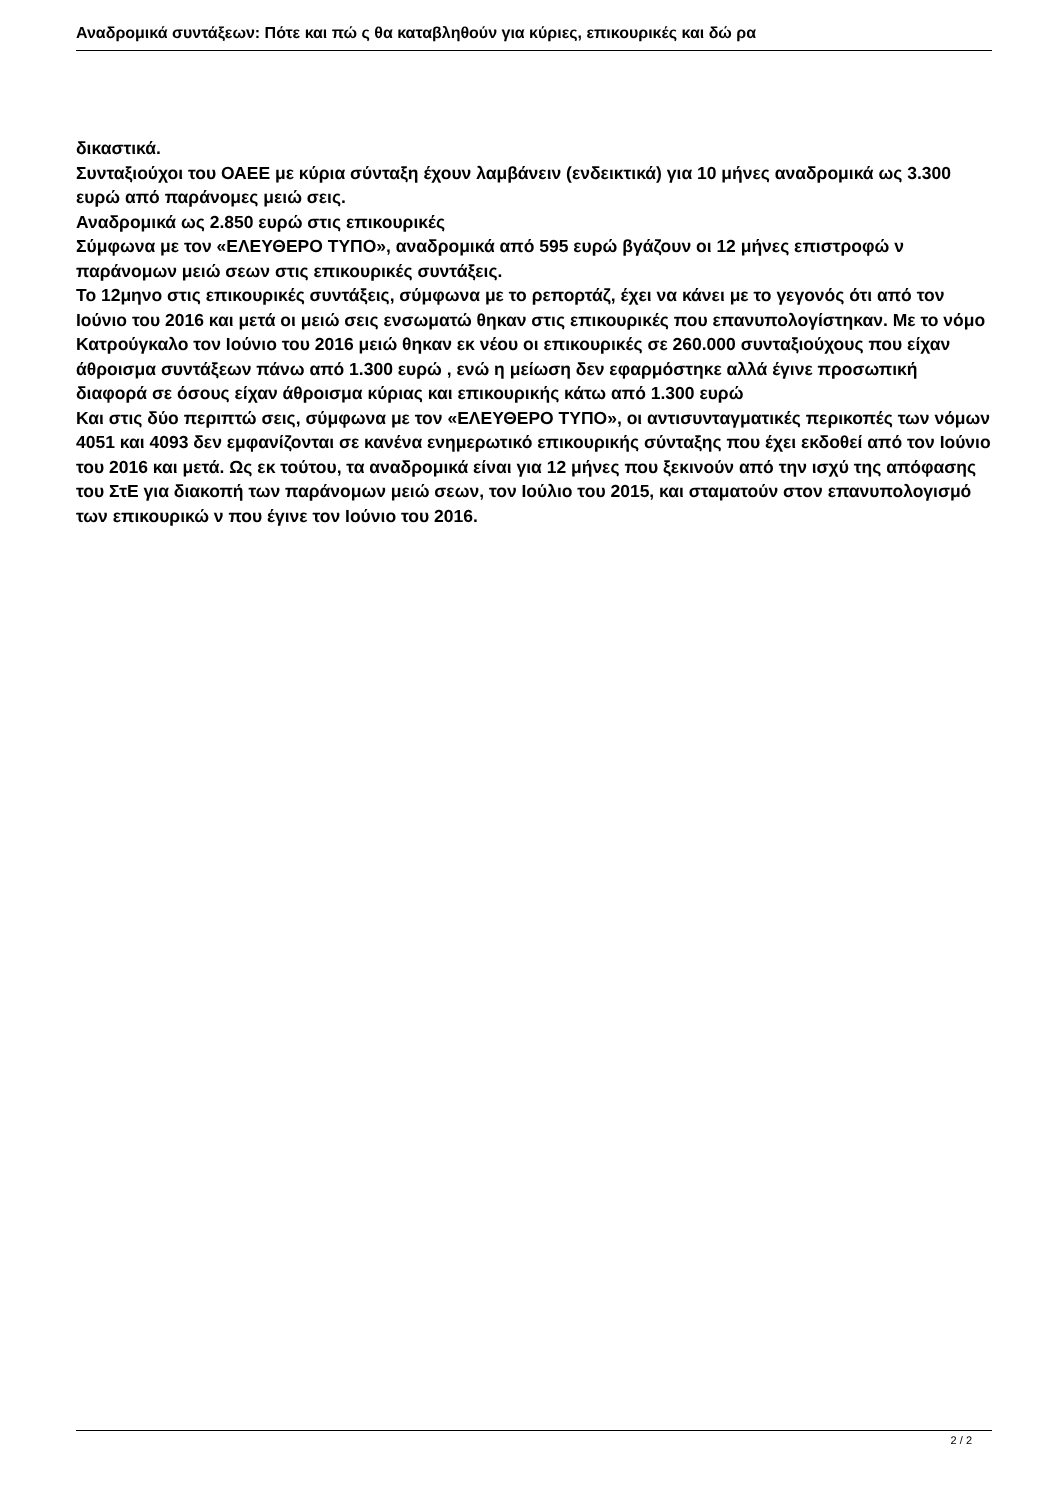Αναδρομικά συντάξεων: Πότε και πώ ς θα καταβληθούν για κύριες, επικουρικές και δώ ρα
δικαστικά.
Συνταξιούχοι του ΟΑΕΕ με κύρια σύνταξη έχουν λαμβάνειν (ενδεικτικά) για 10 μήνες αναδρομικά ως 3.300 ευρώ από παράνομες μειώ σεις.
Αναδρομικά ως 2.850 ευρώ στις επικουρικές
Σύμφωνα με τον «ΕΛΕΥΘΕΡΟ ΤΥΠΟ», αναδρομικά από 595 ευρώ βγάζουν οι 12 μήνες επιστροφώ ν παράνομων μειώ σεων στις επικουρικές συντάξεις.
Το 12μηνο στις επικουρικές συντάξεις, σύμφωνα με το ρεπορτάζ, έχει να κάνει με το γεγονός ότι από τον Ιούνιο του 2016 και μετά οι μειώ σεις ενσωματώ θηκαν στις επικουρικές που επανυπολογίστηκαν. Με το νόμο Κατρούγκαλο τον Ιούνιο του 2016 μειώ θηκαν εκ νέου οι επικουρικές σε 260.000 συνταξιούχους που είχαν άθροισμα συντάξεων πάνω από 1.300 ευρώ , ενώ η μείωση δεν εφαρμόστηκε αλλά έγινε προσωπική διαφορά σε όσους είχαν άθροισμα κύριας και επικουρικής κάτω από 1.300 ευρώ
Και στις δύο περιπτώ σεις, σύμφωνα με τον «ΕΛΕΥΘΕΡΟ ΤΥΠΟ», οι αντισυνταγματικές περικοπές των νόμων 4051 και 4093 δεν εμφανίζονται σε κανένα ενημερωτικό επικουρικής σύνταξης που έχει εκδοθεί από τον Ιούνιο του 2016 και μετά. Ως εκ τούτου, τα αναδρομικά είναι για 12 μήνες που ξεκινούν από την ισχύ της απόφασης του ΣτΕ για διακοπή των παράνομων μειώ σεων, τον Ιούλιο του 2015, και σταματούν στον επανυπολογισμό των επικουρικώ ν που έγινε τον Ιούνιο του 2016.
2 / 2